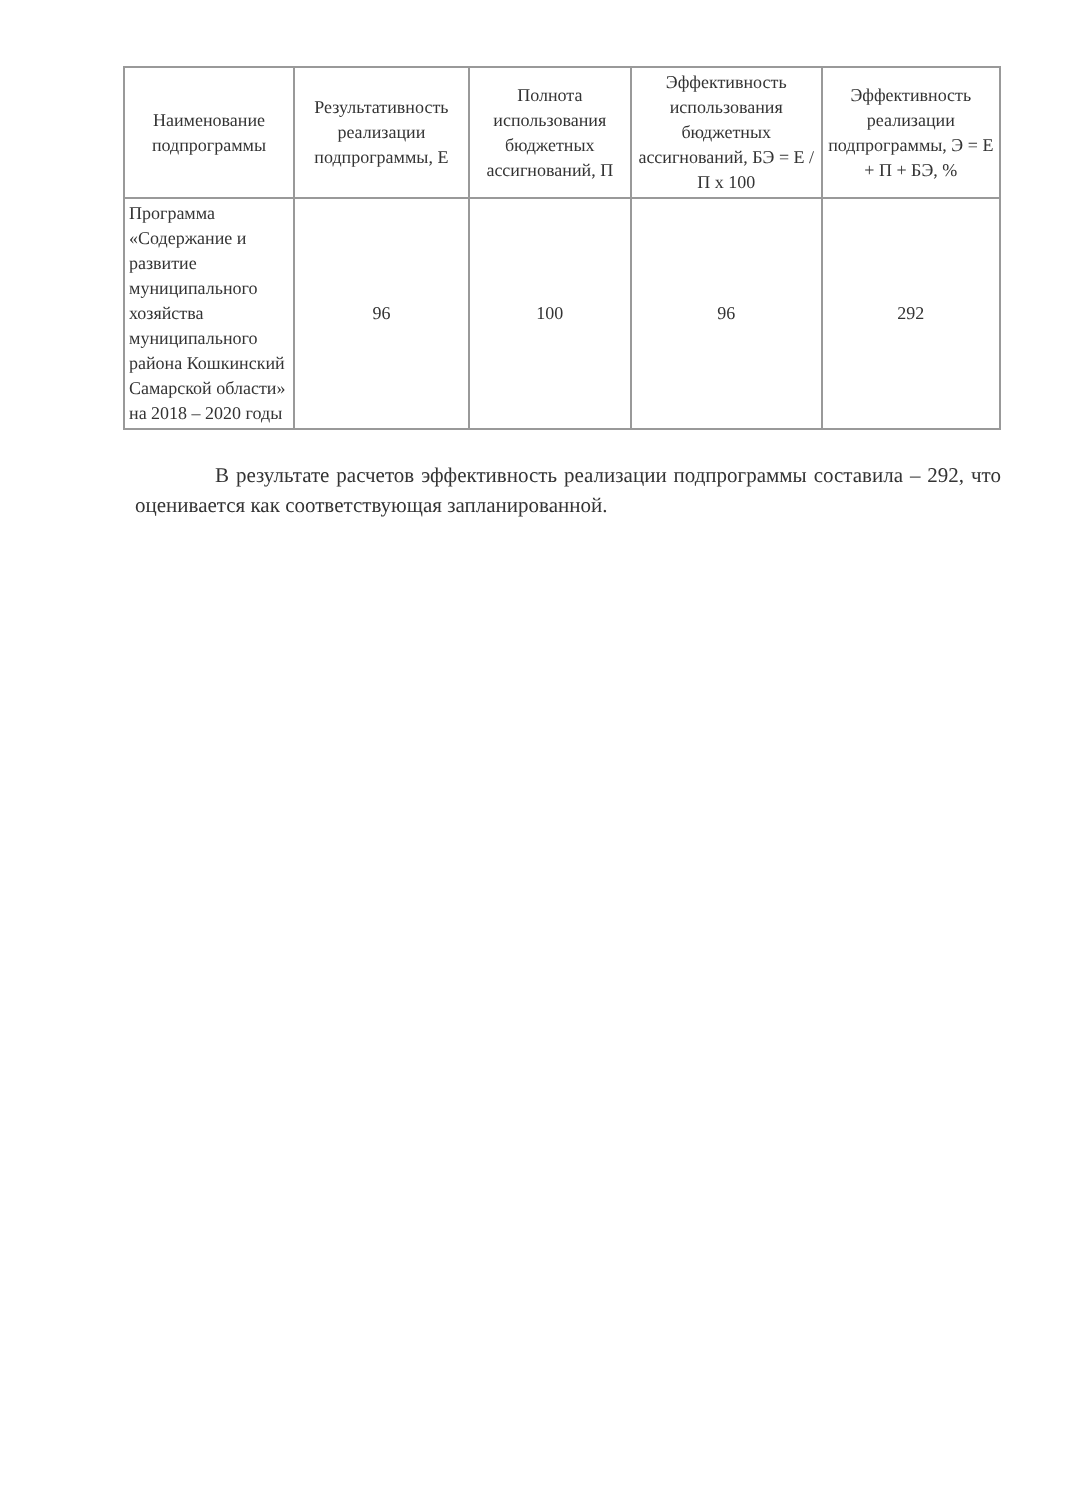| Наименование подпрограммы | Результативность реализации подпрограммы, Е | Полнота использования бюджетных ассигнований, П | Эффективность использования бюджетных ассигнований, БЭ = Е / П х 100 | Эффективность реализации подпрограммы, Э = Е + П + БЭ, % |
| --- | --- | --- | --- | --- |
| Программа «Содержание и развитие муниципального хозяйства муниципального района Кошкинский Самарской области» на 2018 – 2020 годы | 96 | 100 | 96 | 292 |
В результате расчетов эффективность реализации подпрограммы составила – 292, что оценивается как соответствующая запланированной.